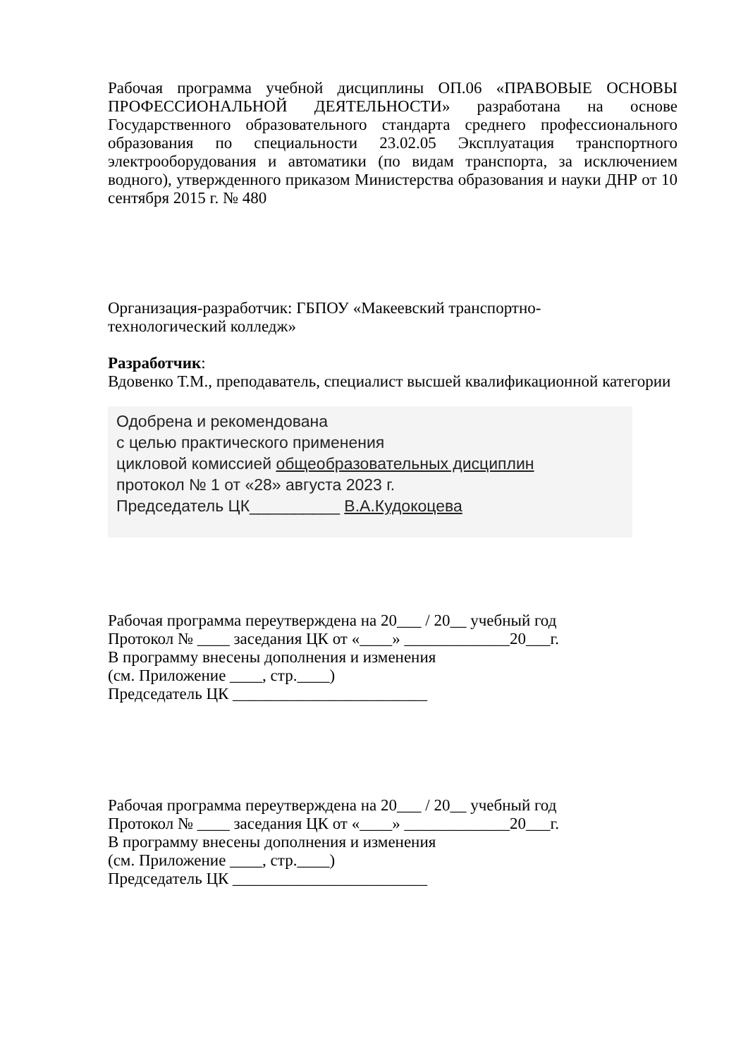Рабочая программа учебной дисциплины ОП.06 «ПРАВОВЫЕ ОСНОВЫ ПРОФЕССИОНАЛЬНОЙ ДЕЯТЕЛЬНОСТИ» разработана на основе Государственного образовательного стандарта среднего профессионального образования по специальности 23.02.05 Эксплуатация транспортного электрооборудования и автоматики (по видам транспорта, за исключением водного), утвержденного приказом Министерства образования и науки ДНР от 10 сентября 2015 г. № 480
Организация-разработчик: ГБПОУ «Макеевский транспортно-
технологический колледж»
Разработчик:
Вдовенко Т.М., преподаватель, специалист высшей квалификационной категории
Одобрена и рекомендована
с целью практического применения
цикловой комиссией общеобразовательных дисциплин
протокол № 1 от «28» августа 2023 г.
Председатель ЦК__________ В.А.Кудокоцева
Рабочая программа переутверждена на 20___ / 20__ учебный год
Протокол № ____ заседания ЦК от «____» _____________20___г.
В программу внесены дополнения и изменения
(см. Приложение ____, стр.____)
Председатель ЦК ________________________
Рабочая программа переутверждена на 20___ / 20__ учебный год
Протокол № ____ заседания ЦК от «____» _____________20___г.
В программу внесены дополнения и изменения
(см. Приложение ____, стр.____)
Председатель ЦК ________________________